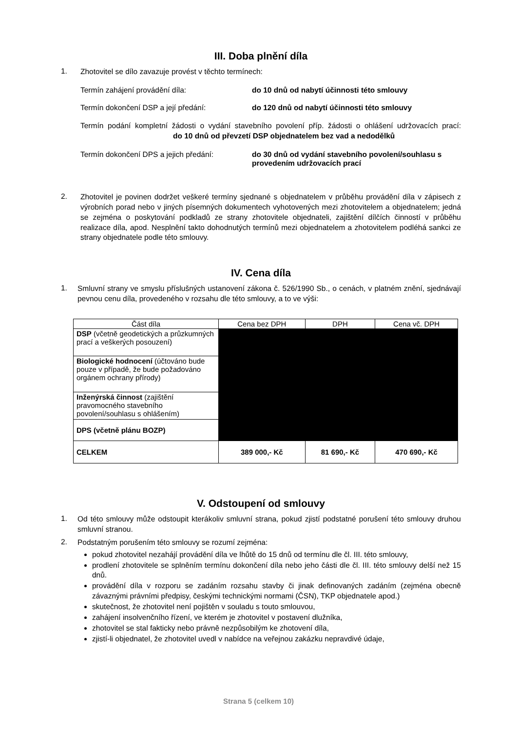III. Doba plnění díla
1.
Zhotovitel se dílo zavazuje provést v těchto termínech:
Termín zahájení provádění díla: do 10 dnů od nabytí účinnosti této smlouvy
Termín dokončení DSP a její předání: do 120 dnů od nabytí účinnosti této smlouvy
Termín podání kompletní žádosti o vydání stavebního povolení příp. žádosti o ohlášení udržovacích prací: do 10 dnů od převzetí DSP objednatelem bez vad a nedodělků
Termín dokončení DPS a jejich předání: do 30 dnů od vydání stavebního povolení/souhlasu s provedením udržovacích prací
2.
Zhotovitel je povinen dodržet veškeré termíny sjednané s objednatelem v průběhu provádění díla v zápisech z výrobních porad nebo v jiných písemných dokumentech vyhotovených mezi zhotovitelem a objednatelem; jedná se zejména o poskytování podkladů ze strany zhotovitele objednateli, zajištění dílčích činností v průběhu realizace díla, apod. Nesplnění takto dohodnutých termínů mezi objednatelem a zhotovitelem podléhá sankci ze strany objednatele podle této smlouvy.
IV. Cena díla
1.
Smluvní strany ve smyslu příslušných ustanovení zákona č. 526/1990 Sb., o cenách, v platném znění, sjednávají pevnou cenu díla, provedeného v rozsahu dle této smlouvy, a to ve výši:
| Část díla | Cena bez DPH | DPH | Cena vč. DPH |
| --- | --- | --- | --- |
| DSP (včetně geodetických a průzkumných prací a veškerých posouzení) | | | |
| Biologické hodnocení (účtováno bude pouze v případě, že bude požadováno orgánem ochrany přírody) | | | |
| Inženýrská činnost (zajištění pravomocného stavebního povolení/souhlasu s ohlášením) | | | |
| DPS (včetně plánu BOZP) | | | |
| CELKEM | 389 000,- Kč | 81 690,- Kč | 470 690,- Kč |
V. Odstoupení od smlouvy
1.
Od této smlouvy může odstoupit kterákoliv smluvní strana, pokud zjistí podstatné porušení této smlouvy druhou smluvní stranou.
2.
Podstatným porušením této smlouvy se rozumí zejména:
pokud zhotovitel nezahájí provádění díla ve lhůtě do 15 dnů od termínu dle čl. III. této smlouvy,
prodlení zhotovitele se splněním termínu dokončení díla nebo jeho části dle čl. III. této smlouvy delší než 15 dnů.
provádění díla v rozporu se zadáním rozsahu stavby či jinak definovaných zadáním (zejména obecně závaznými právními předpisy, českými technickými normami (ČSN), TKP objednatele apod.)
skutečnost, že zhotovitel není pojištěn v souladu s touto smlouvou,
zahájení insolvenčního řízení, ve kterém je zhotovitel v postavení dlužníka,
zhotovitel se stal fakticky nebo právně nezpůsobilým ke zhotovení díla,
zjistí-li objednatel, že zhotovitel uvedl v nabídce na veřejnou zakázku nepravdivé údaje,
Strana 5 (celkem 10)